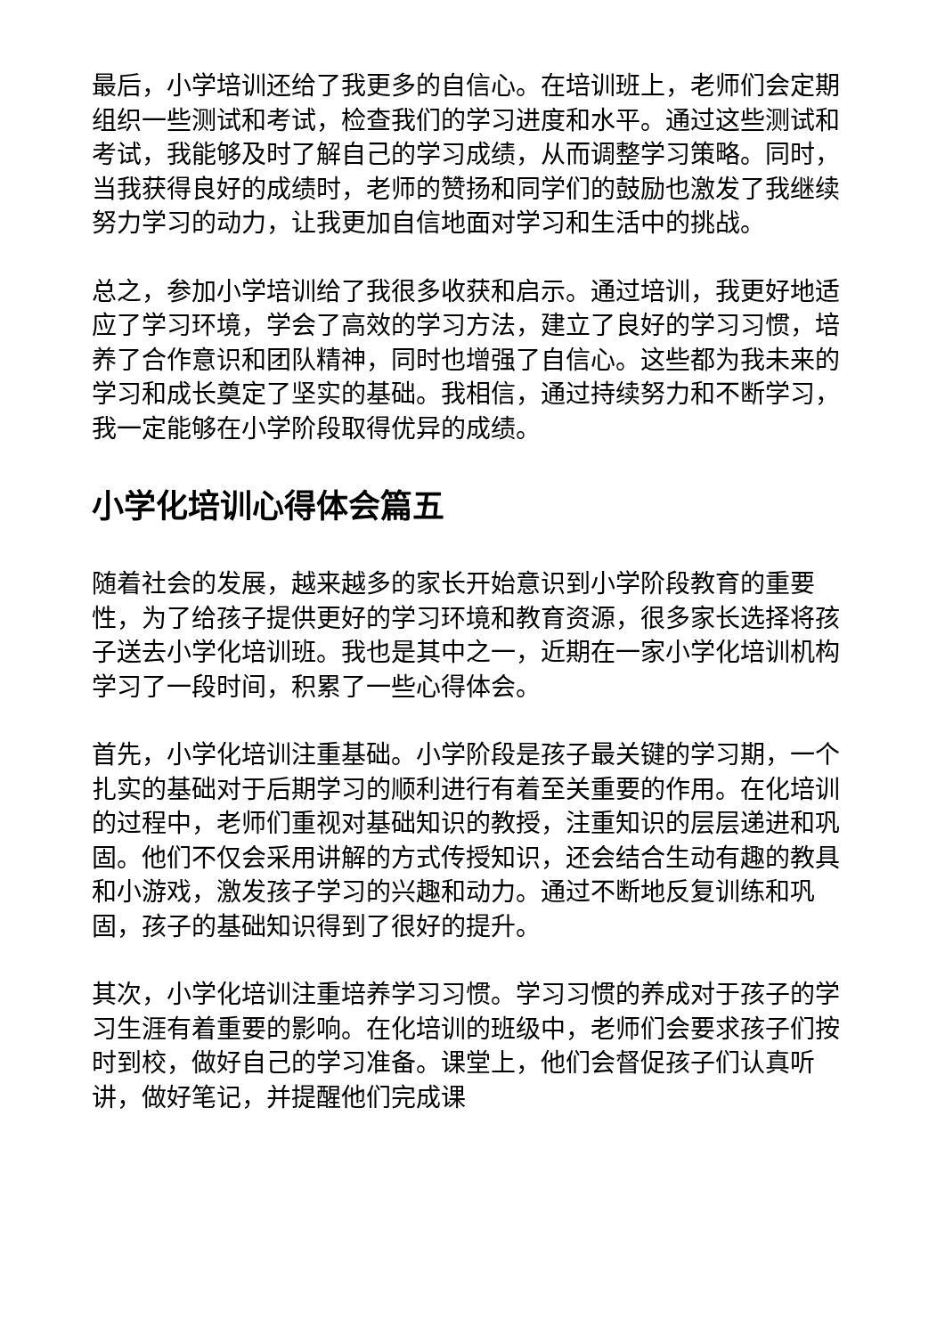最后，小学培训还给了我更多的自信心。在培训班上，老师们会定期组织一些测试和考试，检查我们的学习进度和水平。通过这些测试和考试，我能够及时了解自己的学习成绩，从而调整学习策略。同时，当我获得良好的成绩时，老师的赞扬和同学们的鼓励也激发了我继续努力学习的动力，让我更加自信地面对学习和生活中的挑战。
总之，参加小学培训给了我很多收获和启示。通过培训，我更好地适应了学习环境，学会了高效的学习方法，建立了良好的学习习惯，培养了合作意识和团队精神，同时也增强了自信心。这些都为我未来的学习和成长奠定了坚实的基础。我相信，通过持续努力和不断学习，我一定能够在小学阶段取得优异的成绩。
小学化培训心得体会篇五
随着社会的发展，越来越多的家长开始意识到小学阶段教育的重要性，为了给孩子提供更好的学习环境和教育资源，很多家长选择将孩子送去小学化培训班。我也是其中之一，近期在一家小学化培训机构学习了一段时间，积累了一些心得体会。
首先，小学化培训注重基础。小学阶段是孩子最关键的学习期，一个扎实的基础对于后期学习的顺利进行有着至关重要的作用。在化培训的过程中，老师们重视对基础知识的教授，注重知识的层层递进和巩固。他们不仅会采用讲解的方式传授知识，还会结合生动有趣的教具和小游戏，激发孩子学习的兴趣和动力。通过不断地反复训练和巩固，孩子的基础知识得到了很好的提升。
其次，小学化培训注重培养学习习惯。学习习惯的养成对于孩子的学习生涯有着重要的影响。在化培训的班级中，老师们会要求孩子们按时到校，做好自己的学习准备。课堂上，他们会督促孩子们认真听讲，做好笔记，并提醒他们完成课